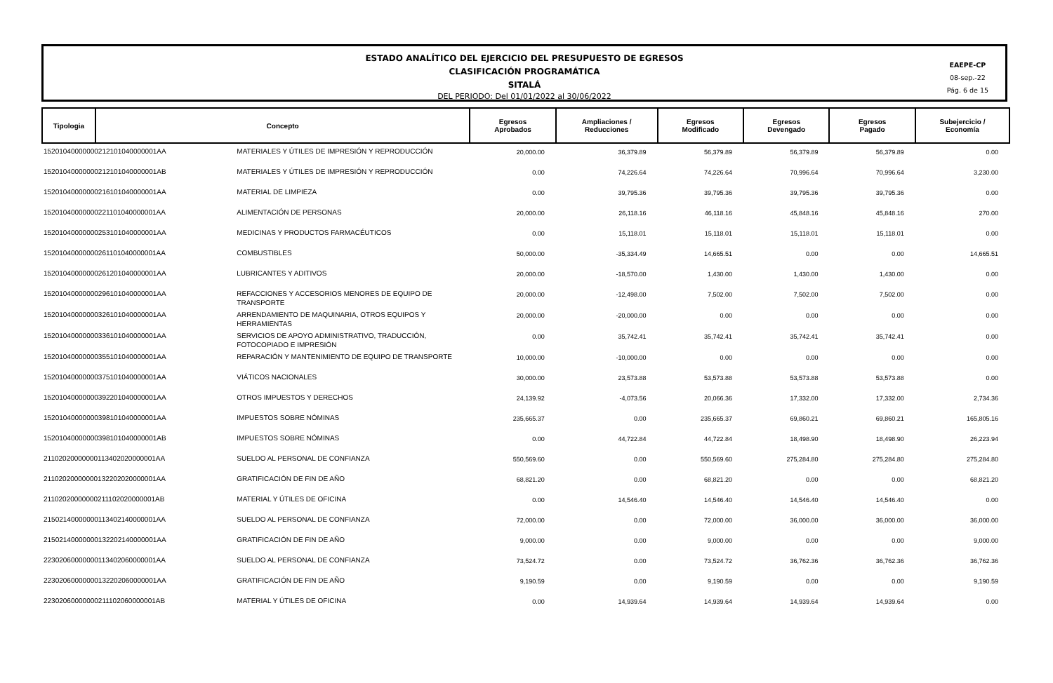ESTADO ANALÍTICO DEL EJERCICIO DEL PRESUPUESTO DE EGRESOS
CLASIFICACIÓN PROGRAMÁTICA
SITALÁ
DEL PERIODO: Del 01/01/2022 al 30/06/2022
EAEPE-CP
08-sep.-22
Pág. 6 de 15
| Tipologia | Concepto | | Egresos Aprobados | Ampliaciones / Reducciones | Egresos Modificado | Egresos Devengado | Egresos Pagado | Subejercicio / Economía |
| --- | --- | --- | --- | --- | --- | --- | --- | --- |
| 15201040000000212101040000001AA | | MATERIALES Y ÚTILES DE IMPRESIÓN Y REPRODUCCIÓN | 20,000.00 | 36,379.89 | 56,379.89 | 56,379.89 | 56,379.89 | 0.00 |
| 15201040000000212101040000001AB | | MATERIALES Y ÚTILES DE IMPRESIÓN Y REPRODUCCIÓN | 0.00 | 74,226.64 | 74,226.64 | 70,996.64 | 70,996.64 | 3,230.00 |
| 15201040000000216101040000001AA | | MATERIAL DE LIMPIEZA | 0.00 | 39,795.36 | 39,795.36 | 39,795.36 | 39,795.36 | 0.00 |
| 15201040000000221101040000001AA | | ALIMENTACIÓN DE PERSONAS | 20,000.00 | 26,118.16 | 46,118.16 | 45,848.16 | 45,848.16 | 270.00 |
| 15201040000000253101040000001AA | | MEDICINAS Y PRODUCTOS FARMACÉUTICOS | 0.00 | 15,118.01 | 15,118.01 | 15,118.01 | 15,118.01 | 0.00 |
| 15201040000000261101040000001AA | | COMBUSTIBLES | 50,000.00 | -35,334.49 | 14,665.51 | 0.00 | 0.00 | 14,665.51 |
| 15201040000000261201040000001AA | | LUBRICANTES Y ADITIVOS | 20,000.00 | -18,570.00 | 1,430.00 | 1,430.00 | 1,430.00 | 0.00 |
| 15201040000000296101040000001AA | | REFACCIONES Y ACCESORIOS MENORES DE EQUIPO DE TRANSPORTE | 20,000.00 | -12,498.00 | 7,502.00 | 7,502.00 | 7,502.00 | 0.00 |
| 15201040000000326101040000001AA | | ARRENDAMIENTO DE MAQUINARIA, OTROS EQUIPOS Y HERRAMIENTAS | 20,000.00 | -20,000.00 | 0.00 | 0.00 | 0.00 | 0.00 |
| 15201040000000336101040000001AA | | SERVICIOS DE APOYO ADMINISTRATIVO, TRADUCCIÓN, FOTOCOPIADO E IMPRESIÓN | 0.00 | 35,742.41 | 35,742.41 | 35,742.41 | 35,742.41 | 0.00 |
| 15201040000000355101040000001AA | | REPARACIÓN Y MANTENIMIENTO DE EQUIPO DE TRANSPORTE | 10,000.00 | -10,000.00 | 0.00 | 0.00 | 0.00 | 0.00 |
| 15201040000000375101040000001AA | | VIÁTICOS NACIONALES | 30,000.00 | 23,573.88 | 53,573.88 | 53,573.88 | 53,573.88 | 0.00 |
| 15201040000000392201040000001AA | | OTROS IMPUESTOS Y DERECHOS | 24,139.92 | -4,073.56 | 20,066.36 | 17,332.00 | 17,332.00 | 2,734.36 |
| 15201040000000398101040000001AA | | IMPUESTOS SOBRE NÓMINAS | 235,665.37 | 0.00 | 235,665.37 | 69,860.21 | 69,860.21 | 165,805.16 |
| 15201040000000398101040000001AB | | IMPUESTOS SOBRE NÓMINAS | 0.00 | 44,722.84 | 44,722.84 | 18,498.90 | 18,498.90 | 26,223.94 |
| 21102020000000113402020000001AA | | SUELDO AL PERSONAL DE CONFIANZA | 550,569.60 | 0.00 | 550,569.60 | 275,284.80 | 275,284.80 | 275,284.80 |
| 21102020000000132202020000001AA | | GRATIFICACIÓN DE FIN DE AÑO | 68,821.20 | 0.00 | 68,821.20 | 0.00 | 0.00 | 68,821.20 |
| 21102020000000211102020000001AB | | MATERIAL Y ÚTILES DE OFICINA | 0.00 | 14,546.40 | 14,546.40 | 14,546.40 | 14,546.40 | 0.00 |
| 21502140000000113402140000001AA | | SUELDO AL PERSONAL DE CONFIANZA | 72,000.00 | 0.00 | 72,000.00 | 36,000.00 | 36,000.00 | 36,000.00 |
| 21502140000000132202140000001AA | | GRATIFICACIÓN DE FIN DE AÑO | 9,000.00 | 0.00 | 9,000.00 | 0.00 | 0.00 | 9,000.00 |
| 22302060000000113402060000001AA | | SUELDO AL PERSONAL DE CONFIANZA | 73,524.72 | 0.00 | 73,524.72 | 36,762.36 | 36,762.36 | 36,762.36 |
| 22302060000000132202060000001AA | | GRATIFICACIÓN DE FIN DE AÑO | 9,190.59 | 0.00 | 9,190.59 | 0.00 | 0.00 | 9,190.59 |
| 22302060000000211102060000001AB | | MATERIAL Y ÚTILES DE OFICINA | 0.00 | 14,939.64 | 14,939.64 | 14,939.64 | 14,939.64 | 0.00 |